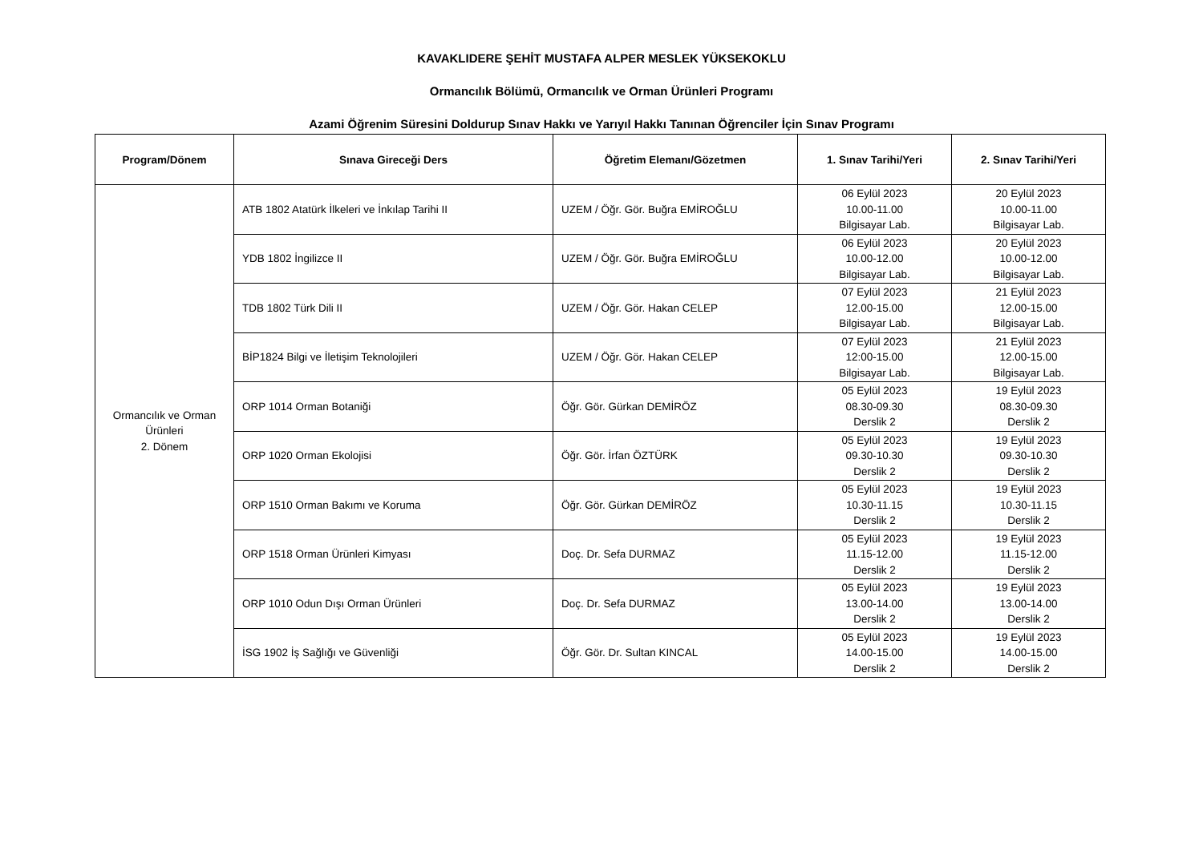KAVAKLIDERE ŞEHİT MUSTAFA ALPER MESLEK YÜKSEKOKLU
Ormancılık Bölümü, Ormancılık ve Orman Ürünleri Programı
Azami Öğrenim Süresini Doldurup Sınav Hakkı ve Yarıyıl Hakkı Tanınan Öğrenciler İçin Sınav Programı
| Program/Dönem | Sınava Gireceği Ders | Öğretim Elemanı/Gözetmen | 1. Sınav Tarihi/Yeri | 2. Sınav Tarihi/Yeri |
| --- | --- | --- | --- | --- |
| Ormancılık ve Orman Ürünleri 2. Dönem | ATB 1802 Atatürk İlkeleri ve İnkılap Tarihi II | UZEM / Öğr. Gör. Buğra EMİROĞLU | 06 Eylül 2023 10.00-11.00 Bilgisayar Lab. | 20 Eylül 2023 10.00-11.00 Bilgisayar Lab. |
| | YDB 1802 İngilizce II | UZEM / Öğr. Gör. Buğra EMİROĞLU | 06 Eylül 2023 10.00-12.00 Bilgisayar Lab. | 20 Eylül 2023 10.00-12.00 Bilgisayar Lab. |
| | TDB 1802 Türk Dili II | UZEM / Öğr. Gör. Hakan CELEP | 07 Eylül 2023 12.00-15.00 Bilgisayar Lab. | 21 Eylül 2023 12.00-15.00 Bilgisayar Lab. |
| | BİP1824 Bilgi ve İletişim Teknolojileri | UZEM / Öğr. Gör. Hakan CELEP | 07 Eylül 2023 12:00-15.00 Bilgisayar Lab. | 21 Eylül 2023 12.00-15.00 Bilgisayar Lab. |
| | ORP 1014 Orman Botaniği | Öğr. Gör. Gürkan DEMİRÖZ | 05 Eylül 2023 08.30-09.30 Derslik 2 | 19 Eylül 2023 08.30-09.30 Derslik 2 |
| | ORP 1020 Orman Ekolojisi | Öğr. Gör. İrfan ÖZTÜRK | 05 Eylül 2023 09.30-10.30 Derslik 2 | 19 Eylül 2023 09.30-10.30 Derslik 2 |
| | ORP 1510 Orman Bakımı ve Koruma | Öğr. Gör. Gürkan DEMİRÖZ | 05 Eylül 2023 10.30-11.15 Derslik 2 | 19 Eylül 2023 10.30-11.15 Derslik 2 |
| | ORP 1518 Orman Ürünleri Kimyası | Doç. Dr. Sefa DURMAZ | 05 Eylül 2023 11.15-12.00 Derslik 2 | 19 Eylül 2023 11.15-12.00 Derslik 2 |
| | ORP 1010 Odun Dışı Orman Ürünleri | Doç. Dr. Sefa DURMAZ | 05 Eylül 2023 13.00-14.00 Derslik 2 | 19 Eylül 2023 13.00-14.00 Derslik 2 |
| | İSG 1902 İş Sağlığı ve Güvenliği | Öğr. Gör. Dr. Sultan KINCAL | 05 Eylül 2023 14.00-15.00 Derslik 2 | 19 Eylül 2023 14.00-15.00 Derslik 2 |